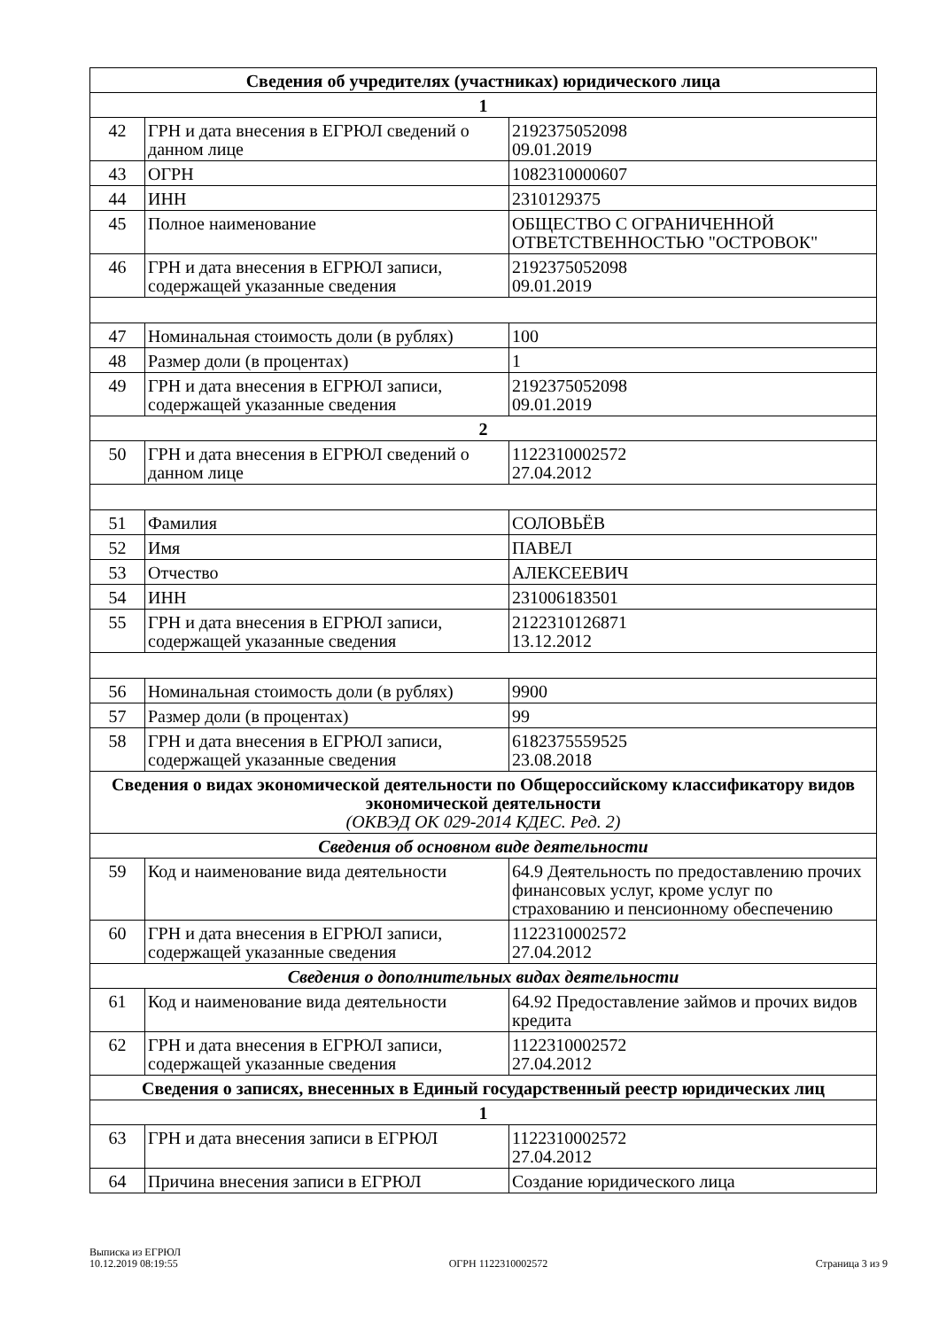| Сведения об учредителях (участниках) юридического лица | | |
| --- | --- | --- |
| 1 | | |
| 42 | ГРН и дата внесения в ЕГРЮЛ сведений о данном лице | 2192375052098 09.01.2019 |
| 43 | ОГРН | 1082310000607 |
| 44 | ИНН | 2310129375 |
| 45 | Полное наименование | ОБЩЕСТВО С ОГРАНИЧЕННОЙ ОТВЕТСТВЕННОСТЬЮ "ОСТРОВОК" |
| 46 | ГРН и дата внесения в ЕГРЮЛ записи, содержащей указанные сведения | 2192375052098 09.01.2019 |
| 47 | Номинальная стоимость доли (в рублях) | 100 |
| 48 | Размер доли (в процентах) | 1 |
| 49 | ГРН и дата внесения в ЕГРЮЛ записи, содержащей указанные сведения | 2192375052098 09.01.2019 |
| 2 | | |
| 50 | ГРН и дата внесения в ЕГРЮЛ сведений о данном лице | 1122310002572 27.04.2012 |
| 51 | Фамилия | СОЛОВЬЁВ |
| 52 | Имя | ПАВЕЛ |
| 53 | Отчество | АЛЕКСЕЕВИЧ |
| 54 | ИНН | 231006183501 |
| 55 | ГРН и дата внесения в ЕГРЮЛ записи, содержащей указанные сведения | 2122310126871 13.12.2012 |
| 56 | Номинальная стоимость доли (в рублях) | 9900 |
| 57 | Размер доли (в процентах) | 99 |
| 58 | ГРН и дата внесения в ЕГРЮЛ записи, содержащей указанные сведения | 6182375559525 23.08.2018 |
| Сведения о видах экономической деятельности по Общероссийскому классификатору видов экономической деятельности (ОКВЭД ОК 029-2014 КДЕС. Ред. 2) | | |
| Сведения об основном виде деятельности | | |
| 59 | Код и наименование вида деятельности | 64.9 Деятельность по предоставлению прочих финансовых услуг, кроме услуг по страхованию и пенсионному обеспечению |
| 60 | ГРН и дата внесения в ЕГРЮЛ записи, содержащей указанные сведения | 1122310002572 27.04.2012 |
| Сведения о дополнительных видах деятельности | | |
| 61 | Код и наименование вида деятельности | 64.92 Предоставление займов и прочих видов кредита |
| 62 | ГРН и дата внесения в ЕГРЮЛ записи, содержащей указанные сведения | 1122310002572 27.04.2012 |
| Сведения о записях, внесенных в Единый государственный реестр юридических лиц | | |
| 1 | | |
| 63 | ГРН и дата внесения записи в ЕГРЮЛ | 1122310002572 27.04.2012 |
| 64 | Причина внесения записи в ЕГРЮЛ | Создание юридического лица |
Выписка из ЕГРЮЛ
10.12.2019 08:19:55
ОГРН 1122310002572
Страница 3 из 9